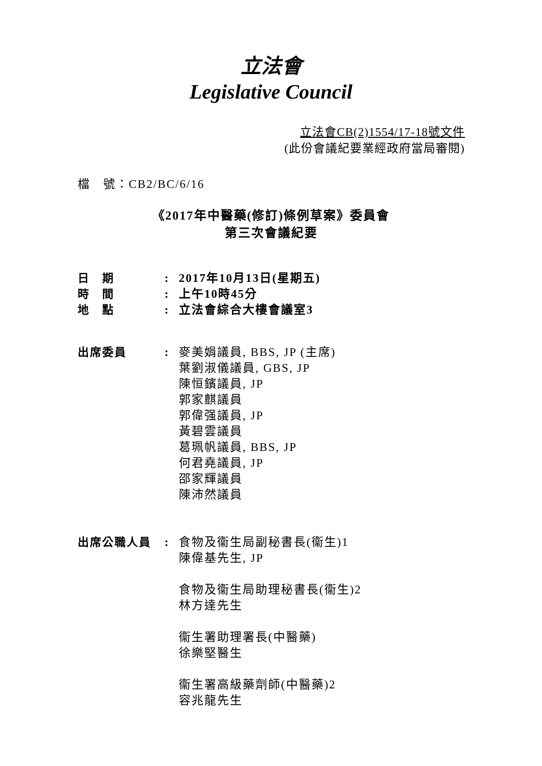立法會
Legislative Council
立法會CB(2)1554/17-18號文件
(此份會議紀要業經政府當局審閱)
檔　號：CB2/BC/6/16
《2017年中醫藥(修訂)條例草案》委員會
第三次會議紀要
| 日 期 | : | 2017年10月13日(星期五) |
| 時 間 | : | 上午10時45分 |
| 地 點 | : | 立法會綜合大樓會議室3 |
| 出席委員 | : | 麥美娟議員, BBS, JP (主席) 葉劉淑儀議員, GBS, JP 陳恒鑌議員, JP 郭家麒議員 郭偉强議員, JP 黃碧雲議員 葛珮帆議員, BBS, JP 何君堯議員, JP 邵家輝議員 陳沛然議員 |
| 出席公職人員 | : | 食物及衞生局副秘書長(衞生)1 陳偉基先生, JP 食物及衞生局助理秘書長(衞生)2 林方達先生 衞生署助理署長(中醫藥) 徐樂堅醫生 衞生署高級藥劑師(中醫藥)2 容兆龍先生 |